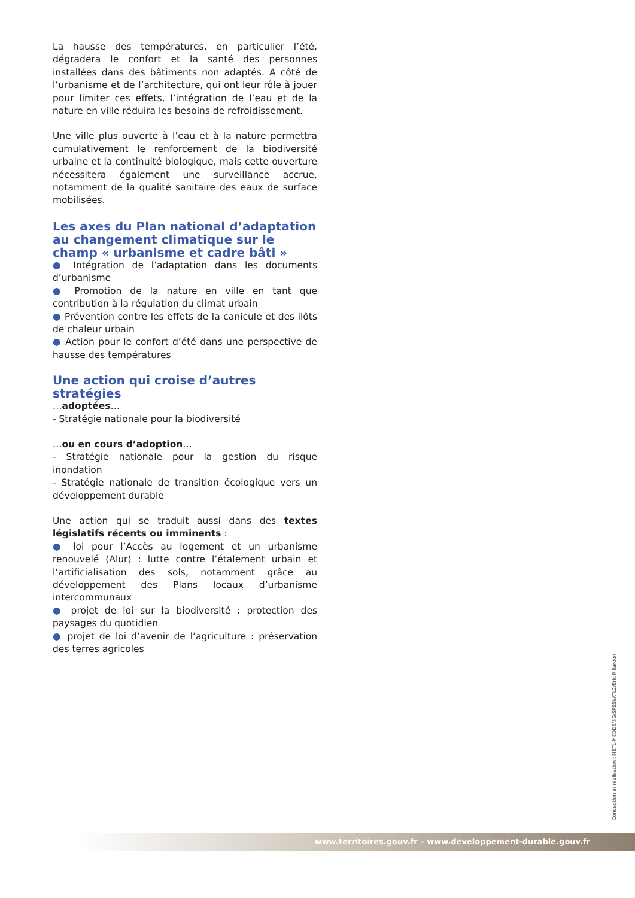La hausse des températures, en particulier l’été, dégradera le confort et la santé des personnes installées dans des bâtiments non adaptés. A côté de l’urbanisme et de l’architecture, qui ont leur rôle à jouer pour limiter ces effets, l’intégration de l’eau et de la nature en ville réduira les besoins de refroidissement.
Une ville plus ouverte à l’eau et à la nature permettra cumulativement le renforcement de la biodiversité urbaine et la continuité biologique, mais cette ouverture nécessitera également une surveillance accrue, notamment de la qualité sanitaire des eaux de surface mobilisées.
Les axes du Plan national d’adaptation au changement climatique sur le champ « urbanisme et cadre bâti »
● Intégration de l’adaptation dans les documents d’urbanisme
● Promotion de la nature en ville en tant que contribution à la régulation du climat urbain
● Prévention contre les effets de la canicule et des ilôts de chaleur urbain
● Action pour le confort d’été dans une perspective de hausse des températures
Une action qui croise d’autres stratégies
…adoptées…
- Stratégie nationale pour la biodiversité
…ou en cours d’adoption…
- Stratégie nationale pour la gestion du risque inondation
- Stratégie nationale de transition écologique vers un développement durable
Une action qui se traduit aussi dans des textes législatifs récents ou imminents :
● loi pour l’Accès au logement et un urbanisme renouvelé (Alur) : lutte contre l’étalement urbain et l’artificialisation des sols, notamment grâce au développement des Plans locaux d’urbanisme intercommunaux
● projet de loi sur la biodiversité : protection des paysages du quotidien
● projet de loi d’avenir de l’agriculture : préservation des terres agricoles
Conception et réalisation : METL-MEDDE/SG/SPSSI/ATL2/Eric Rillardon
www.territoires.gouv.fr – www.developpement-durable.gouv.fr